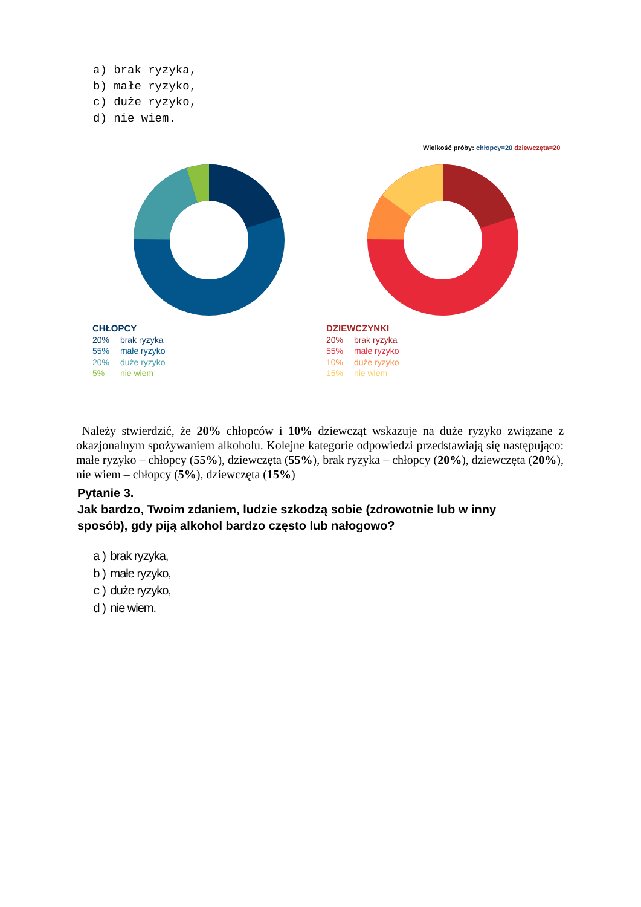a) brak ryzyka,
b) małe ryzyko,
c) duże ryzyko,
d) nie wiem.
Wielkość próby: chłopcy=20 dziewczęta=20
CHŁOPCY
20% brak ryzyka
55% małe ryzyko
20% duże ryzyko
5% nie wiem
DZIEWCZYNKI
20% brak ryzyka
55% małe ryzyko
10% duże ryzyko
15% nie wiem
Należy stwierdzić, że 20% chłopców i 10% dziewcząt wskazuje na duże ryzyko związane z okazjonalnym spożywaniem alkoholu. Kolejne kategorie odpowiedzi przedstawiają się następująco: małe ryzyko – chłopcy (55%), dziewczęta (55%), brak ryzyka – chłopcy (20%), dziewczęta (20%), nie wiem – chłopcy (5%), dziewczęta (15%)
Pytanie 3.
Jak bardzo, Twoim zdaniem, ludzie szkodzą sobie (zdrowotnie lub w inny
sposób), gdy piją alkohol bardzo często lub nałogowo?
a) brak ryzyka,
b) małe ryzyko,
c) duże ryzyko,
d) nie wiem.